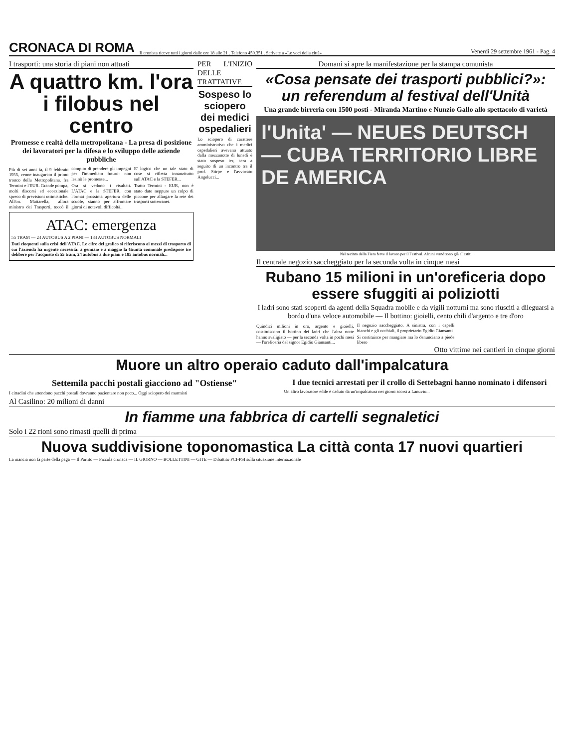CRONACA DI ROMA
Il cronista riceve tutti i giorni dalle ore 18 alle 21 . Telefono 450.351 . Scrivete a «Le voci della città» Venerdì 29 settembre 1961 - Pag. 4
I trasporti: una storia di piani non attuati
A quattro km. l'ora i filobus nel centro
Promesse e realtà della metropolitana - La presa di posizione dei lavoratori per la difesa e lo sviluppo delle aziende pubbliche
Più di sei anni fa, il 9 febbraio 1955, venne inaugurato il primo tronco della Metropolitana, fra Termini e l'EUR. Grande pompa, molti discorsi ed eccezionale spreco di previsioni ottimistiche. All'on. Mattarella, allora ministro dei Trasporti, toccò il compito di prendere gli impegni per l'immediato futuro: non lesinò le promesse...
Ora si vedono i risultati. L'ATAC e la STEFER, con l'ormai prossima apertura delle scuole, stanno per affrontare giorni di notevoli difficoltà...
E' logico che un tale stato di cose si rifletta innanzitutto sull'ATAC e la STEFER...
Tratto Termini - EUR, non è stato dato neppure un colpo di piccone per allargare la rete dei trasporti sotterranei.
ATAC: emergenza
55 TRAM — 24 AUTOBUS A 2 PIANI — 184 AUTOBUS NORMALI
Dati eloquenti sulla crisi dell'ATAC. Le cifre del grafico si riferiscono ai mezzi di trasporto di cui l'azienda ha urgente necessità: a gennaio e a maggio la Giunta comunale predispose tre delibere per l'acquisto di 55 tram, 24 autobus a due piani e 185 autobus normali...
PER L'INIZIO DELLE TRATTATIVE
Sospeso lo sciopero dei medici ospedalieri
Lo sciopero di carattere amministrativo che i medici ospedalieri avevano attuato dalla mezzanotte di lunedì è stato sospeso ier, sera a seguito di un incontro tra il prof. Stirpe e l'avvocato Angelucci...
Domani si apre la manifestazione per la stampa comunista
«Cosa pensate dei trasporti pubblici?»: un referendum al festival dell'Unità
Una grande birreria con 1500 posti - Miranda Martino e Nunzio Gallo allo spettacolo di varietà
l'Unita' — NEUES DEUTSCH — CUBA TERRITORIO LIBRE DE AMERICA
Nel recinto della Fiera ferve il lavoro per il Festival. Alcuni stand sono già allestiti
Il centrale negozio saccheggiato per la seconda volta in cinque mesi
Rubano 15 milioni in un'oreficeria dopo essere sfuggiti ai poliziotti
I ladri sono stati scoperti da agenti della Squadra mobile e da vigili notturni ma sono riusciti a dileguarsi a bordo d'una veloce automobile — Il bottino: gioielli, cento chili d'argento e tre d'oro
Quindici milioni in oro, argento e gioielli, costituiscono il bottino dei ladri che l'altra notte hanno svaligiato — per la seconda volta in pochi mesi — l'oreficeria del signor Egidio Giansanti...
Il negozio saccheggiato. A sinistra, con i capelli bianchi e gli occhiali, il proprietario Egidio Giansanti
Si costituisce per mangiare ma lo denunciano a piede libero
Otto vittime nei cantieri in cinque giorni
Muore un altro operaio caduto dall'impalcatura
Settemila pacchi postali giacciono ad "Ostiense"
I cittadini che attendono pacchi postali dovranno pazientare non poco... Oggi sciopero dei marmisti
I due tecnici arrestati per il crollo di Settebagni hanno nominato i difensori
Un altro lavoratore edile è caduto da un'impalcatura nei giorni scorsi a Lanuvio...
Al Casilino: 20 milioni di danni
In fiamme una fabbrica di cartelli segnaletici
Solo i 22 rioni sono rimasti quelli di prima
Nuova suddivisione toponomastica La città conta 17 nuovi quartieri
La mancia non fa parte della paga — Il Partito — Piccola cronaca — IL GIORNO — BOLLETTINI — GITE — Dibattito PCI-PSI sulla situazione internazionale